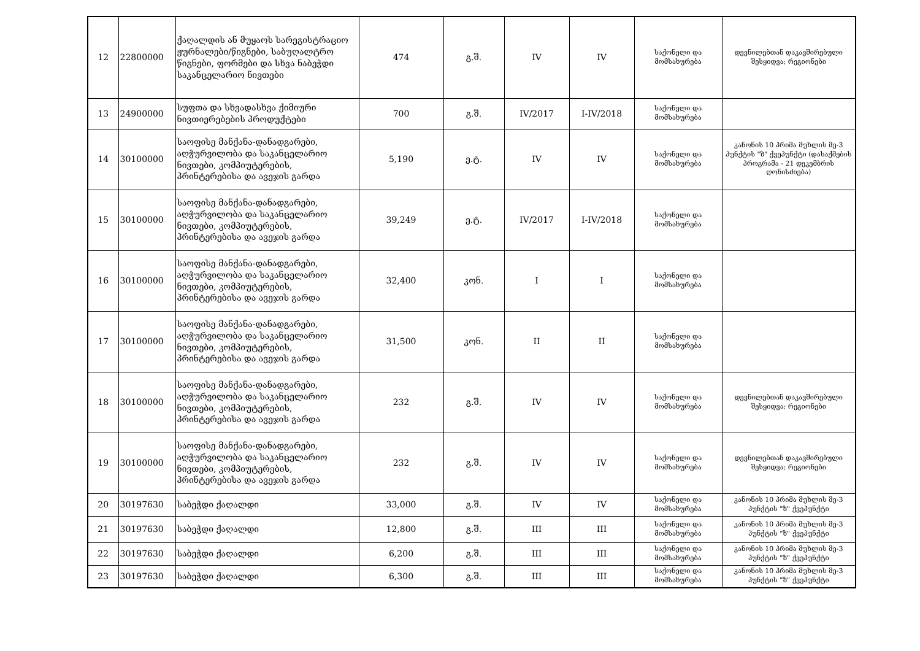| 12 | 22800000 | ქაღალდის ან მუყაოს სარეგისტრაციო ჟურნალები/წიგნები, საბუღალტრო წიგნები, ფორმები და სხვა ნაბეჭდი საკანცელარიო ნივთები | 474 | გ.შ. | IV | IV | საქონელი და მომსახურება | დევნილებთან დაკავშირებული შესყიდვა; რეგიონები |
| 13 | 24900000 | სუფთა და სხვადასხვა ქიმიური ნივთიერებების პროდუქტები | 700 | გ.შ. | IV/2017 | I-IV/2018 | საქონელი და მომსახურება | |
| 14 | 30100000 | საოფისე მანქანა-დანადგარები, აღჭურვილობა და საკანცელარიო ნივთები, კომპიუტერების, პრინტერებისა და ავეჯის გარდა | 5,190 | ე.ტ. | IV | IV | საქონელი და მომსახურება | კანონის 10 პრიმა მუხლის მე-3 პუნქტის "ზ" ქვეპუნქტი (დასაქმების პროგრამა - 21 დეკემბრის ღონისძიება) |
| 15 | 30100000 | საოფისე მანქანა-დანადგარები, აღჭურვილობა და საკანცელარიო ნივთები, კომპიუტერების, პრინტერებისა და ავეჯის გარდა | 39,249 | ე.ტ. | IV/2017 | I-IV/2018 | საქონელი და მომსახურება | |
| 16 | 30100000 | საოფისე მანქანა-დანადგარები, აღჭურვილობა და საკანცელარიო ნივთები, კომპიუტერების, პრინტერებისა და ავეჯის გარდა | 32,400 | კონ. | I | I | საქონელი და მომსახურება | |
| 17 | 30100000 | საოფისე მანქანა-დანადგარები, აღჭურვილობა და საკანცელარიო ნივთები, კომპიუტერების, პრინტერებისა და ავეჯის გარდა | 31,500 | კონ. | II | II | საქონელი და მომსახურება | |
| 18 | 30100000 | საოფისე მანქანა-დანადგარები, აღჭურვილობა და საკანცელარიო ნივთები, კომპიუტერების, პრინტერებისა და ავეჯის გარდა | 232 | გ.შ. | IV | IV | საქონელი და მომსახურება | დევნილებთან დაკავშირებული შესყიდვა; რეგიონები |
| 19 | 30100000 | საოფისე მანქანა-დანადგარები, აღჭურვილობა და საკანცელარიო ნივთები, კომპიუტერების, პრინტერებისა და ავეჯის გარდა | 232 | გ.შ. | IV | IV | საქონელი და მომსახურება | დევნილებთან დაკავშირებული შესყიდვა; რეგიონები |
| 20 | 30197630 | საბეჭდი ქაღალდი | 33,000 | გ.შ. | IV | IV | საქონელი და მომსახურება | კანონის 10 პრიმა მუხლის მე-3 პუნქტის "ზ" ქვეპუნქტი |
| 21 | 30197630 | საბეჭდი ქაღალდი | 12,800 | გ.შ. | III | III | საქონელი და მომსახურება | კანონის 10 პრიმა მუხლის მე-3 პუნქტის "ზ" ქვეპუნქტი |
| 22 | 30197630 | საბეჭდი ქაღალდი | 6,200 | გ.შ. | III | III | საქონელი და მომსახურება | კანონის 10 პრიმა მუხლის მე-3 პუნქტის "ზ" ქვეპუნქტი |
| 23 | 30197630 | საბეჭდი ქაღალდი | 6,300 | გ.შ. | III | III | საქონელი და მომსახურება | კანონის 10 პრიმა მუხლის მე-3 პუნქტის "ზ" ქვეპუნქტი |